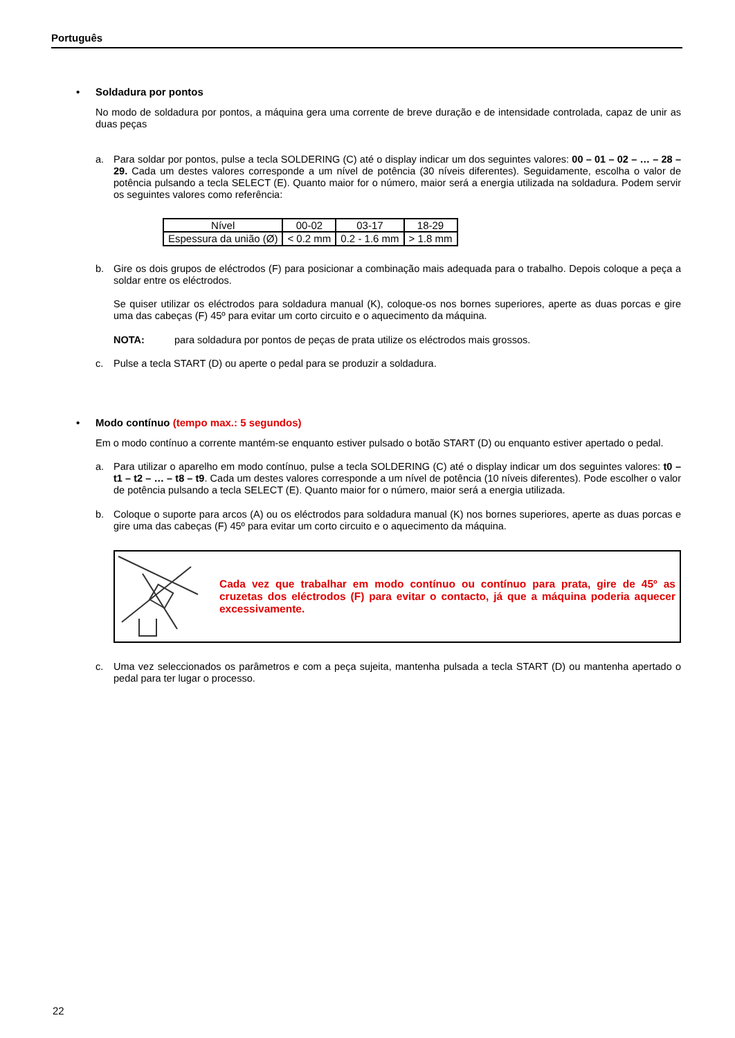Português
• Soldadura por pontos
No modo de soldadura por pontos, a máquina gera uma corrente de breve duração e de intensidade controlada, capaz de unir as duas peças
a. Para soldar por pontos, pulse a tecla SOLDERING (C) até o display indicar um dos seguintes valores: 00 – 01 – 02 – … – 28 – 29. Cada um destes valores corresponde a um nível de potência (30 níveis diferentes). Seguidamente, escolha o valor de potência pulsando a tecla SELECT (E). Quanto maior for o número, maior será a energia utilizada na soldadura. Podem servir os seguintes valores como referência:
| Nível | 00-02 | 03-17 | 18-29 |
| Espessura da união (Ø) | < 0.2 mm | 0.2 - 1.6 mm | > 1.8 mm |
b. Gire os dois grupos de eléctrodos (F) para posicionar a combinação mais adequada para o trabalho. Depois coloque a peça a soldar entre os eléctrodos.
Se quiser utilizar os eléctrodos para soldadura manual (K), coloque-os nos bornes superiores, aperte as duas porcas e gire uma das cabeças (F) 45º para evitar um corto circuito e o aquecimento da máquina.
NOTA: para soldadura por pontos de peças de prata utilize os eléctrodos mais grossos.
c. Pulse a tecla START (D) ou aperte o pedal para se produzir a soldadura.
• Modo contínuo (tempo max.: 5 segundos)
Em o modo contínuo a corrente mantém-se enquanto estiver pulsado o botão START (D) ou enquanto estiver apertado o pedal.
a. Para utilizar o aparelho em modo contínuo, pulse a tecla SOLDERING (C) até o display indicar um dos seguintes valores: t0 – t1 – t2 – … – t8 – t9. Cada um destes valores corresponde a um nível de potência (10 níveis diferentes). Pode escolher o valor de potência pulsando a tecla SELECT (E). Quanto maior for o número, maior será a energia utilizada.
b. Coloque o suporte para arcos (A) ou os eléctrodos para soldadura manual (K) nos bornes superiores, aperte as duas porcas e gire uma das cabeças (F) 45º para evitar um corto circuito e o aquecimento da máquina.
Cada vez que trabalhar em modo contínuo ou contínuo para prata, gire de 45º as cruzetas dos eléctrodos (F) para evitar o contacto, já que a máquina poderia aquecer excessivamente.
c. Uma vez seleccionados os parâmetros e com a peça sujeita, mantenha pulsada a tecla START (D) ou mantenha apertado o pedal para ter lugar o processo.
22